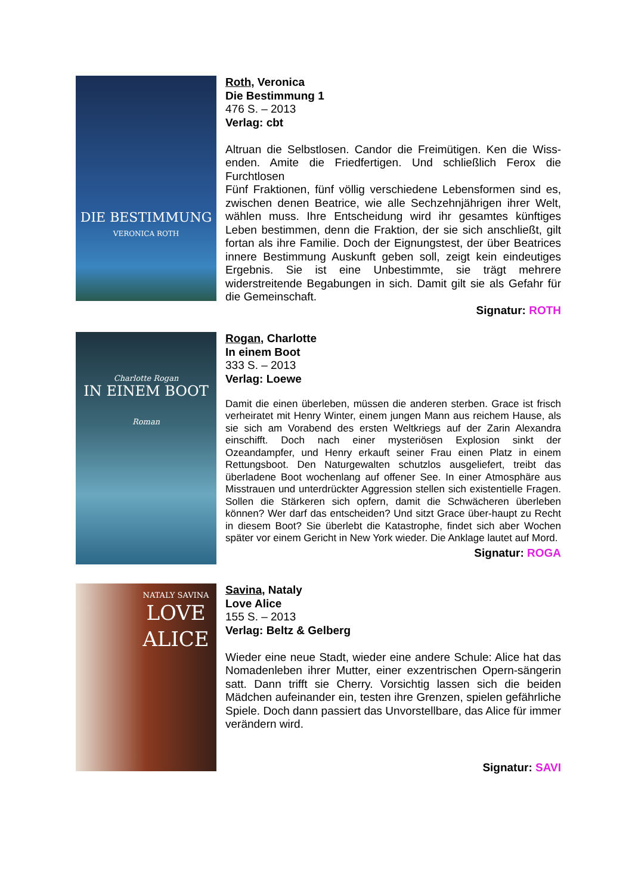DIE BESTIMMUNG
VERONICA ROTH
Roth, Veronica
Die Bestimmung 1
476 S. – 2013
Verlag: cbt
Altruan die Selbstlosen. Candor die Freimütigen. Ken die Wiss-enden. Amite die Friedfertigen. Und schließlich Ferox die Furchtlosen
Fünf Fraktionen, fünf völlig verschiedene Lebensformen sind es, zwischen denen Beatrice, wie alle Sechzehnjährigen ihrer Welt, wählen muss. Ihre Entscheidung wird ihr gesamtes künftiges Leben bestimmen, denn die Fraktion, der sie sich anschließt, gilt fortan als ihre Familie. Doch der Eignungstest, der über Beatrices innere Bestimmung Auskunft geben soll, zeigt kein eindeutiges Ergebnis. Sie ist eine Unbestimmte, sie trägt mehrere widerstreitende Begabungen in sich. Damit gilt sie als Gefahr für die Gemeinschaft.
Signatur: ROTH
Charlotte Rogan
IN EINEM BOOT
Roman
Rogan, Charlotte
In einem Boot
333 S. – 2013
Verlag: Loewe
Damit die einen überleben, müssen die anderen sterben. Grace ist frisch verheiratet mit Henry Winter, einem jungen Mann aus reichem Hause, als sie sich am Vorabend des ersten Weltkriegs auf der Zarin Alexandra einschifft. Doch nach einer mysteriösen Explosion sinkt der Ozeandampfer, und Henry erkauft seiner Frau einen Platz in einem Rettungsboot. Den Naturgewalten schutzlos ausgeliefert, treibt das überladene Boot wochenlang auf offener See. In einer Atmosphäre aus Misstrauen und unterdrückter Aggression stellen sich existentielle Fragen. Sollen die Stärkeren sich opfern, damit die Schwächeren überleben können? Wer darf das entscheiden? Und sitzt Grace über-haupt zu Recht in diesem Boot? Sie überlebt die Katastrophe, findet sich aber Wochen später vor einem Gericht in New York wieder. Die Anklage lautet auf Mord.
Signatur: ROGA
NATALY SAVINA
LOVE
ALICE
Savina, Nataly
Love Alice
155 S. – 2013
Verlag: Beltz & Gelberg
Wieder eine neue Stadt, wieder eine andere Schule: Alice hat das Nomadenleben ihrer Mutter, einer exzentrischen Opern-sängerin satt. Dann trifft sie Cherry. Vorsichtig lassen sich die beiden Mädchen aufeinander ein, testen ihre Grenzen, spielen gefährliche Spiele. Doch dann passiert das Unvorstellbare, das Alice für immer verändern wird.
Signatur: SAVI